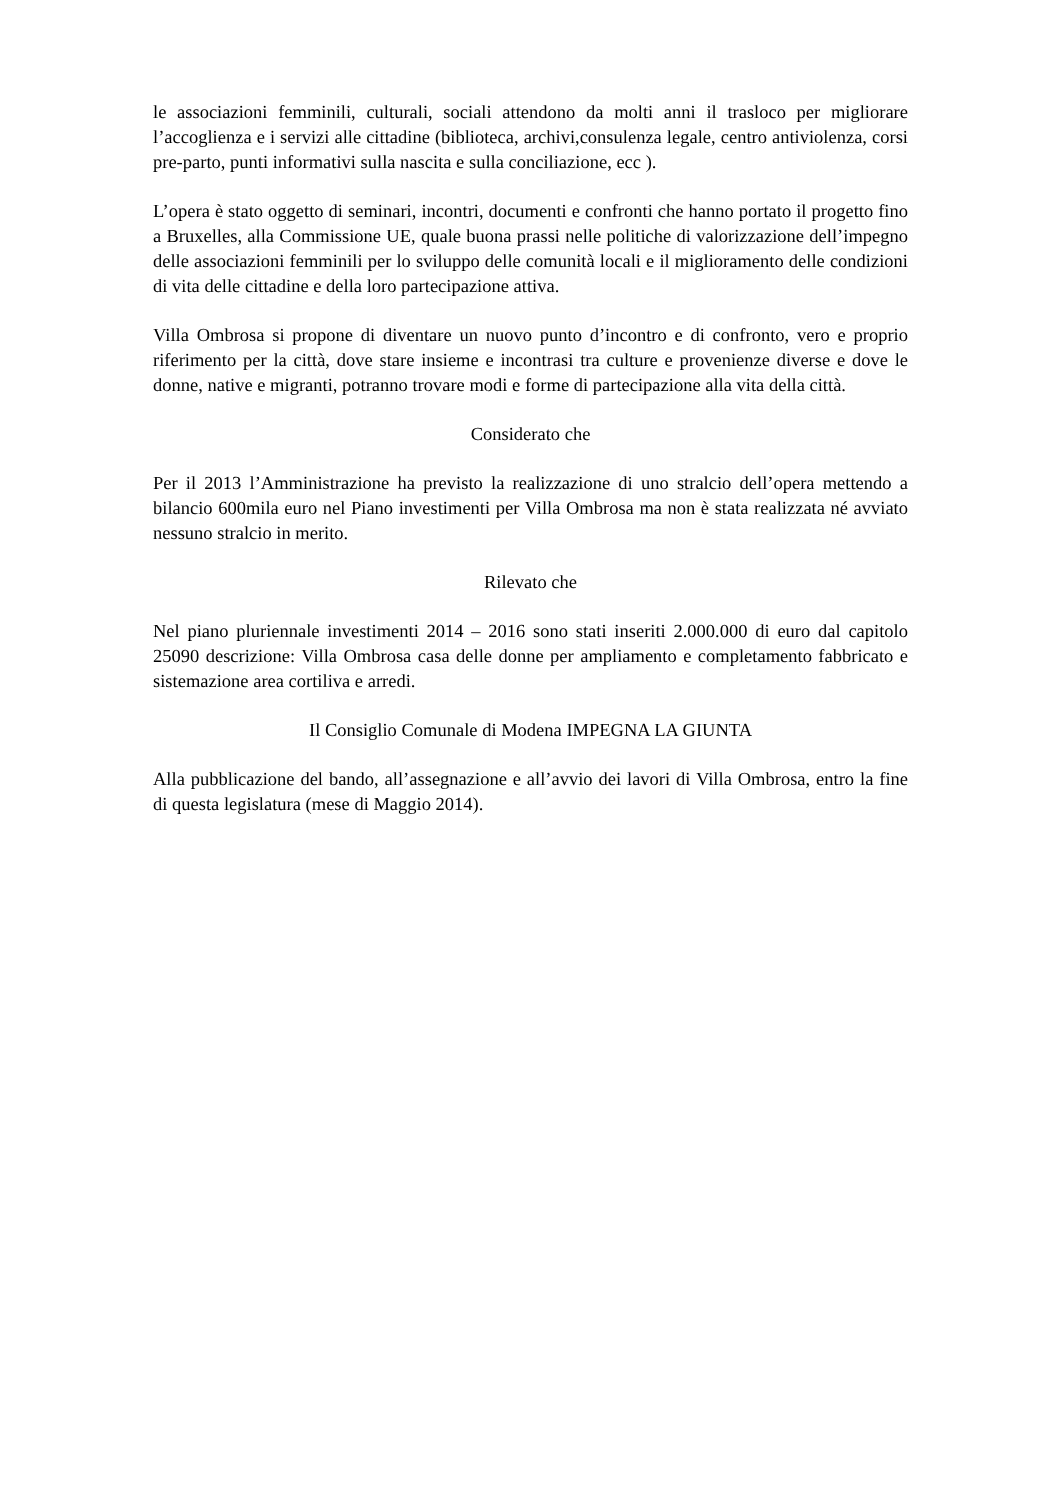le associazioni femminili, culturali, sociali attendono da molti anni il trasloco per migliorare l’accoglienza e i servizi alle cittadine (biblioteca, archivi,consulenza legale, centro antiviolenza, corsi pre-parto, punti informativi sulla nascita e sulla conciliazione, ecc ).
L’opera è stato oggetto di seminari, incontri, documenti e confronti che hanno portato il progetto fino a Bruxelles, alla Commissione UE, quale buona prassi nelle politiche di valorizzazione dell’impegno delle associazioni femminili per lo sviluppo delle comunità locali e il miglioramento delle condizioni di vita delle cittadine e della loro partecipazione attiva.
Villa Ombrosa si propone di diventare un nuovo punto d’incontro e di confronto, vero e proprio riferimento per la città, dove stare insieme e incontrasi tra culture e provenienze diverse e dove le donne, native e migranti, potranno trovare modi e forme di partecipazione alla vita della città.
Considerato che
Per il 2013 l’Amministrazione ha previsto la realizzazione di uno stralcio dell’opera mettendo a bilancio 600mila euro nel Piano investimenti per Villa Ombrosa ma non è stata realizzata né avviato nessuno stralcio in merito.
Rilevato che
Nel piano pluriennale investimenti 2014 – 2016 sono stati inseriti 2.000.000 di euro dal capitolo 25090 descrizione: Villa Ombrosa casa delle donne per ampliamento e completamento fabbricato e sistemazione area cortiliva e arredi.
Il Consiglio Comunale di Modena IMPEGNA LA GIUNTA
Alla pubblicazione del bando, all’assegnazione e all’avvio dei lavori di Villa Ombrosa, entro la fine di questa legislatura (mese di Maggio 2014).